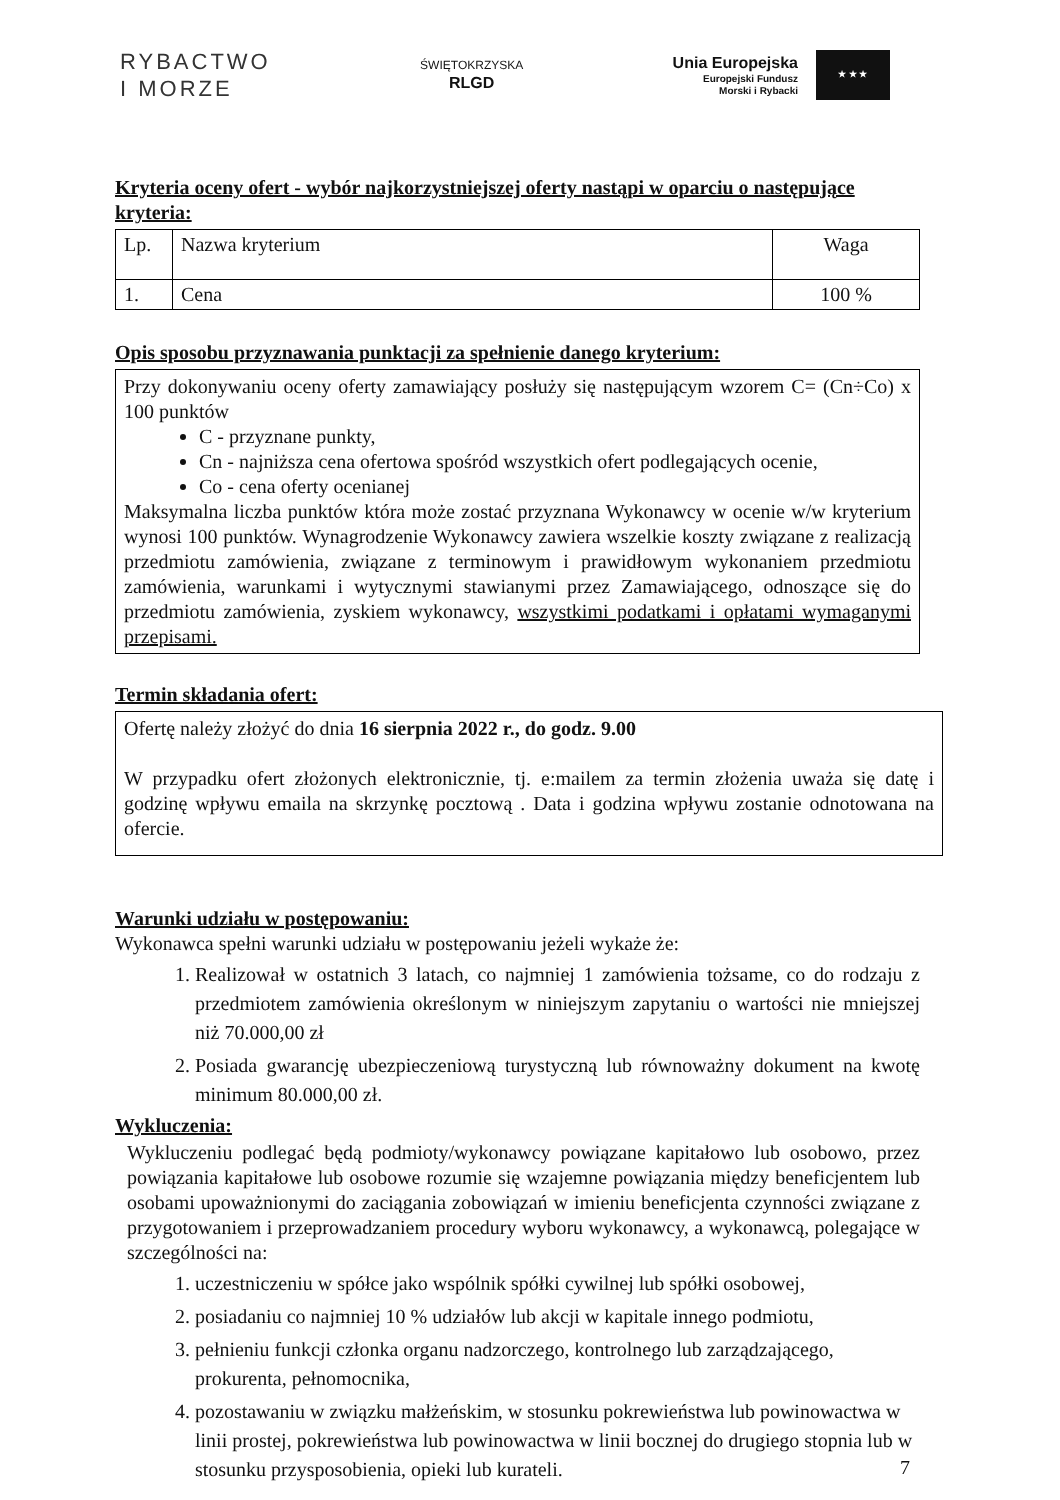RYBACTWO
I MORZE
ŚWIĘTOKRZYSKA
RLGD
Unia Europejska
Europejski Fundusz
Morski i Rybacki
★ ★ ★
Kryteria oceny ofert - wybór najkorzystniejszej oferty nastąpi w oparciu o następujące kryteria:
| Lp. | Nazwa kryterium | Waga |
| 1. | Cena | 100 % |
Opis sposobu przyznawania punktacji za spełnienie danego kryterium:
Przy dokonywaniu oceny oferty zamawiający posłuży się następującym wzorem C= (Cn÷Co) x 100 punktów
C - przyznane punkty,
Cn - najniższa cena ofertowa spośród wszystkich ofert podlegających ocenie,
Co - cena oferty ocenianej
Maksymalna liczba punktów która może zostać przyznana Wykonawcy w ocenie w/w kryterium wynosi 100 punktów. Wynagrodzenie Wykonawcy zawiera wszelkie koszty związane z realizacją przedmiotu zamówienia, związane z terminowym i prawidłowym wykonaniem przedmiotu zamówienia, warunkami i wytycznymi stawianymi przez Zamawiającego, odnoszące się do przedmiotu zamówienia, zyskiem wykonawcy, wszystkimi podatkami i opłatami wymaganymi przepisami.
Termin składania ofert:
Ofertę należy złożyć do dnia 16 sierpnia 2022 r., do godz. 9.00
W przypadku ofert złożonych elektronicznie, tj. e:mailem za termin złożenia uważa się datę i godzinę wpływu emaila na skrzynkę pocztową . Data i godzina wpływu zostanie odnotowana na ofercie.
Warunki udziału w postępowaniu:
Wykonawca spełni warunki udziału w postępowaniu jeżeli wykaże że:
1. Realizował w ostatnich 3 latach, co najmniej 1 zamówienia tożsame, co do rodzaju z przedmiotem zamówienia określonym w niniejszym zapytaniu o wartości nie mniejszej niż 70.000,00 zł
2. Posiada gwarancję ubezpieczeniową turystyczną lub równoważny dokument na kwotę minimum 80.000,00 zł.
Wykluczenia:
Wykluczeniu podlegać będą podmioty/wykonawcy powiązane kapitałowo lub osobowo, przez powiązania kapitałowe lub osobowe rozumie się wzajemne powiązania między beneficjentem lub osobami upoważnionymi do zaciągania zobowiązań w imieniu beneficjenta czynności związane z przygotowaniem i przeprowadzaniem procedury wyboru wykonawcy, a wykonawcą, polegające w szczególności na:
1. uczestniczeniu w spółce jako wspólnik spółki cywilnej lub spółki osobowej,
2. posiadaniu co najmniej 10 % udziałów lub akcji w kapitale innego podmiotu,
3. pełnieniu funkcji członka organu nadzorczego, kontrolnego lub zarządzającego, prokurenta, pełnomocnika,
4. pozostawaniu w związku małżeńskim, w stosunku pokrewieństwa lub powinowactwa w linii prostej, pokrewieństwa lub powinowactwa w linii bocznej do drugiego stopnia lub w stosunku przysposobienia, opieki lub kurateli.
7